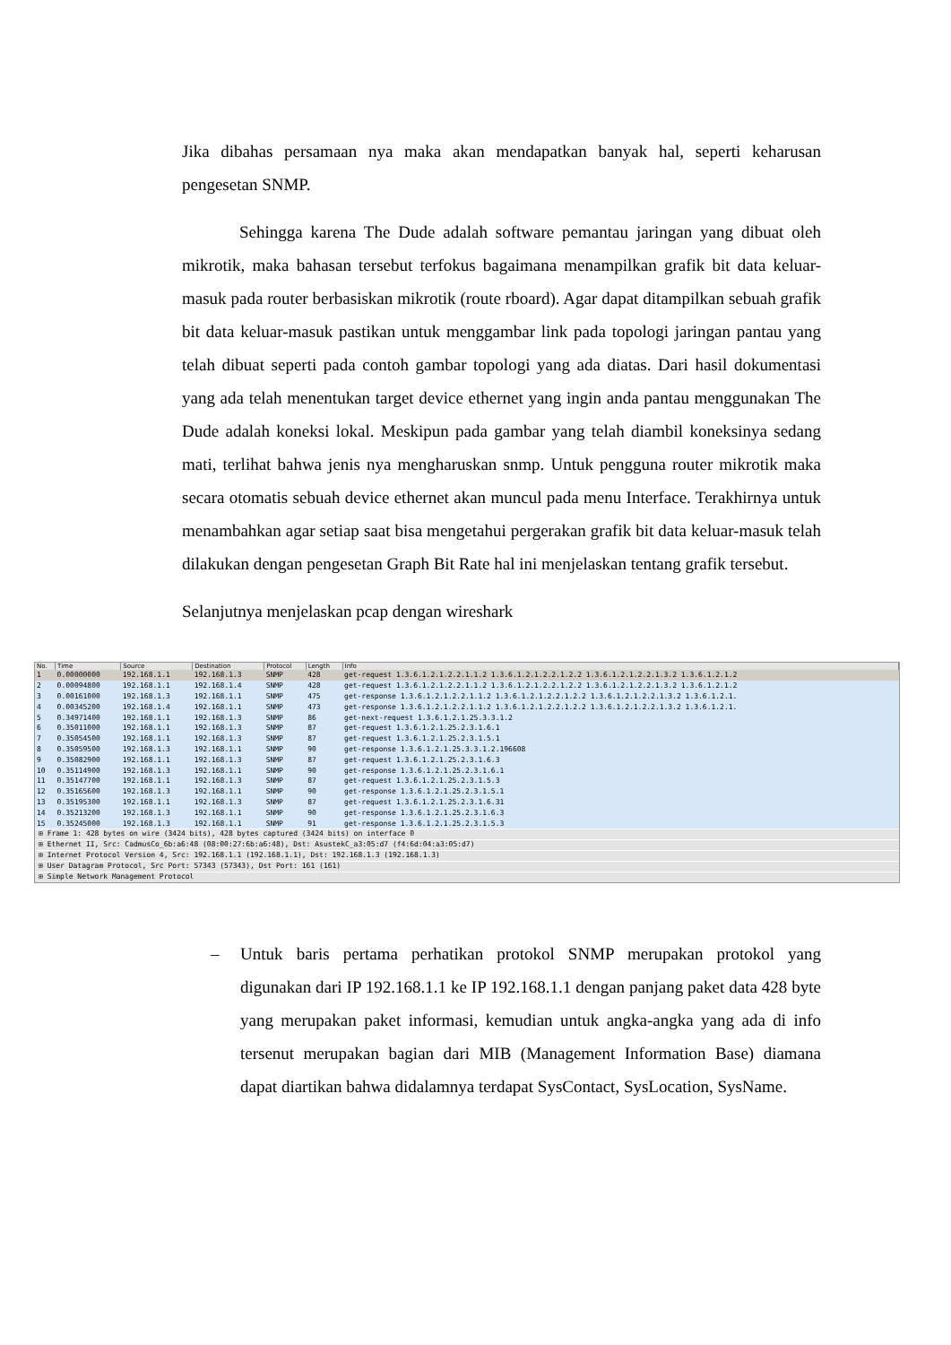Jika dibahas persamaan nya maka akan mendapatkan banyak hal, seperti keharusan pengesetan SNMP.
Sehingga karena The Dude adalah software pemantau jaringan yang dibuat oleh mikrotik, maka bahasan tersebut terfokus bagaimana menampilkan grafik bit data keluar-masuk pada router berbasiskan mikrotik (route rboard). Agar dapat ditampilkan sebuah grafik bit data keluar-masuk pastikan untuk menggambar link pada topologi jaringan pantau yang telah dibuat seperti pada contoh gambar topologi yang ada diatas. Dari hasil dokumentasi yang ada telah menentukan target device ethernet yang ingin anda pantau menggunakan The Dude adalah koneksi lokal. Meskipun pada gambar yang telah diambil koneksinya sedang mati, terlihat bahwa jenis nya mengharuskan snmp. Untuk pengguna router mikrotik maka secara otomatis sebuah device ethernet akan muncul pada menu Interface. Terakhirnya untuk menambahkan agar setiap saat bisa mengetahui pergerakan grafik bit data keluar-masuk telah dilakukan dengan pengesetan Graph Bit Rate hal ini menjelaskan tentang grafik tersebut.
Selanjutnya menjelaskan pcap dengan wireshark
| No. | Time | Source | Destination | Protocol | Length | Info |
| --- | --- | --- | --- | --- | --- | --- |
| 1 | 0.00000000 | 192.168.1.1 | 192.168.1.3 | SNMP | 428 | get-request 1.3.6.1.2.1.2.2.1.1.2 1.3.6.1.2.1.2.2.1.2.2 1.3.6.1.2.1.2.2.1.3.2 1.3.6.1.2.1.2 |
| 2 | 0.00094800 | 192.168.1.1 | 192.168.1.4 | SNMP | 428 | get-request 1.3.6.1.2.1.2.2.1.1.2 1.3.6.1.2.1.2.2.1.2.2 1.3.6.1.2.1.2.2.1.3.2 1.3.6.1.2.1.2 |
| 3 | 0.00161000 | 192.168.1.3 | 192.168.1.1 | SNMP | 475 | get-response 1.3.6.1.2.1.2.2.1.1.2 1.3.6.1.2.1.2.2.1.2.2 1.3.6.1.2.1.2.2.1.3.2 1.3.6.1.2.1. |
| 4 | 0.00345200 | 192.168.1.4 | 192.168.1.1 | SNMP | 473 | get-response 1.3.6.1.2.1.2.2.1.1.2 1.3.6.1.2.1.2.2.1.2.2 1.3.6.1.2.1.2.2.1.3.2 1.3.6.1.2.1. |
| 5 | 0.34971400 | 192.168.1.1 | 192.168.1.3 | SNMP | 86 | get-next-request 1.3.6.1.2.1.25.3.3.1.2 |
| 6 | 0.35011000 | 192.168.1.1 | 192.168.1.3 | SNMP | 87 | get-request 1.3.6.1.2.1.25.2.3.1.6.1 |
| 7 | 0.35054500 | 192.168.1.1 | 192.168.1.3 | SNMP | 87 | get-request 1.3.6.1.2.1.25.2.3.1.5.1 |
| 8 | 0.35059500 | 192.168.1.3 | 192.168.1.1 | SNMP | 90 | get-response 1.3.6.1.2.1.25.3.3.1.2.196608 |
| 9 | 0.35082900 | 192.168.1.1 | 192.168.1.3 | SNMP | 87 | get-request 1.3.6.1.2.1.25.2.3.1.6.3 |
| 10 | 0.35114900 | 192.168.1.3 | 192.168.1.1 | SNMP | 90 | get-response 1.3.6.1.2.1.25.2.3.1.6.1 |
| 11 | 0.35147700 | 192.168.1.1 | 192.168.1.3 | SNMP | 87 | get-request 1.3.6.1.2.1.25.2.3.1.5.3 |
| 12 | 0.35165600 | 192.168.1.3 | 192.168.1.1 | SNMP | 90 | get-response 1.3.6.1.2.1.25.2.3.1.5.1 |
| 13 | 0.35195300 | 192.168.1.1 | 192.168.1.3 | SNMP | 87 | get-request 1.3.6.1.2.1.25.2.3.1.6.31 |
| 14 | 0.35213200 | 192.168.1.3 | 192.168.1.1 | SNMP | 90 | get-response 1.3.6.1.2.1.25.2.3.1.6.3 |
| 15 | 0.35245000 | 192.168.1.3 | 192.168.1.1 | SNMP | 91 | get-response 1.3.6.1.2.1.25.2.3.1.5.3 |
⊞ Frame 1: 428 bytes on wire (3424 bits), 428 bytes captured (3424 bits) on interface 0
⊞ Ethernet II, Src: CadmusCo_6b:a6:48 (08:00:27:6b:a6:48), Dst: AsustekC_a3:05:d7 (f4:6d:04:a3:05:d7)
⊞ Internet Protocol Version 4, Src: 192.168.1.1 (192.168.1.1), Dst: 192.168.1.3 (192.168.1.3)
⊞ User Datagram Protocol, Src Port: 57343 (57343), Dst Port: 161 (161)
⊞ Simple Network Management Protocol
– Untuk baris pertama perhatikan protokol SNMP merupakan protokol yang digunakan dari IP 192.168.1.1 ke IP 192.168.1.1 dengan panjang paket data 428 byte yang merupakan paket informasi, kemudian untuk angka-angka yang ada di info tersenut merupakan bagian dari MIB (Management Information Base) diamana dapat diartikan bahwa didalamnya terdapat SysContact, SysLocation, SysName.